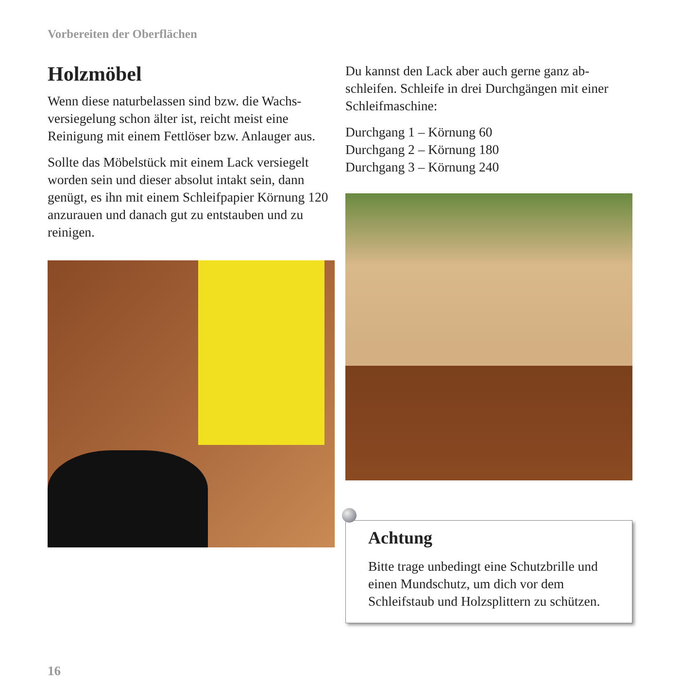Vorbereiten der Oberflächen
Holzmöbel
Wenn diese naturbelassen sind bzw. die Wachs-versiegelung schon älter ist, reicht meist eine Reinigung mit einem Fettlöser bzw. Anlauger aus.
Sollte das Möbelstück mit einem Lack versiegelt worden sein und dieser absolut intakt sein, dann genügt, es ihn mit einem Schleifpapier Körnung 120 anzurauen und danach gut zu entstauben und zu reinigen.
Du kannst den Lack aber auch gerne ganz ab-schleifen. Schleife in drei Durchgängen mit einer Schleifmaschine:
Durchgang 1 – Körnung 60
Durchgang 2 – Körnung 180
Durchgang 3 – Körnung 240
Achtung
Bitte trage unbedingt eine Schutzbrille und einen Mundschutz, um dich vor dem Schleifstaub und Holzsplittern zu schützen.
16